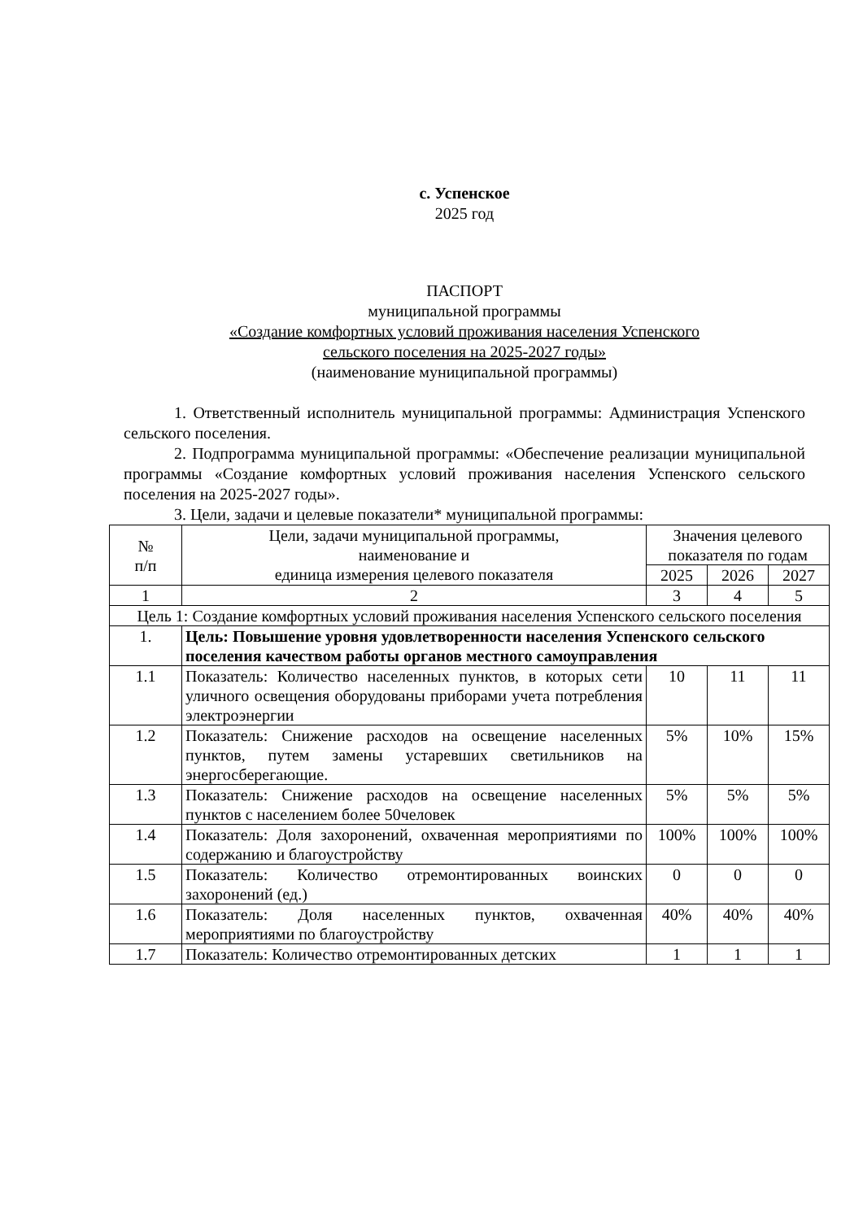с. Успенское
2025 год
ПАСПОРТ
муниципальной программы
«Создание комфортных условий проживания населения Успенского
сельского поселения на 2025-2027 годы»
(наименование муниципальной программы)
1. Ответственный исполнитель муниципальной программы: Администрация Успенского сельского поселения.
2. Подпрограмма муниципальной программы: «Обеспечение реализации муниципальной программы «Создание комфортных условий проживания населения Успенского сельского поселения на 2025-2027 годы».
3. Цели, задачи и целевые показатели* муниципальной программы:
| № п/п | Цели, задачи муниципальной программы, наименование и единица измерения целевого показателя | Значения целевого показателя по годам | | |
| --- | --- | --- | --- | --- |
| | | 2025 | 2026 | 2027 |
| 1 | 2 | 3 | 4 | 5 |
| Цель 1: Создание комфортных условий проживания населения Успенского сельского поселения | | | | |
| 1. | Цель: Повышение уровня удовлетворенности населения Успенского сельского поселения качеством работы органов местного самоуправления | | | |
| 1.1 | Показатель: Количество населенных пунктов, в которых сети уличного освещения оборудованы приборами учета потребления электроэнергии | 10 | 11 | 11 |
| 1.2 | Показатель: Снижение расходов на освещение населенных пунктов, путем замены устаревших светильников на энергосберегающие. | 5% | 10% | 15% |
| 1.3 | Показатель: Снижение расходов на освещение населенных пунктов с населением более 50человек | 5% | 5% | 5% |
| 1.4 | Показатель: Доля захоронений, охваченная мероприятиями по содержанию и благоустройству | 100% | 100% | 100% |
| 1.5 | Показатель: Количество отремонтированных воинских захоронений (ед.) | 0 | 0 | 0 |
| 1.6 | Показатель: Доля населенных пунктов, охваченная мероприятиями по благоустройству | 40% | 40% | 40% |
| 1.7 | Показатель: Количество отремонтированных детских | 1 | 1 | 1 |